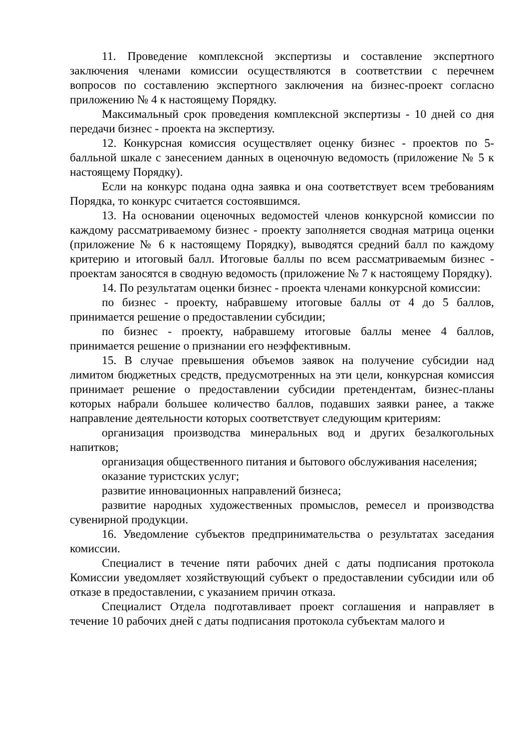11. Проведение комплексной экспертизы и составление экспертного заключения членами комиссии осуществляются в соответствии с перечнем вопросов по составлению экспертного заключения на бизнес-проект согласно приложению № 4 к настоящему Порядку.
Максимальный срок проведения комплексной экспертизы - 10 дней со дня передачи бизнес - проекта на экспертизу.
12. Конкурсная комиссия осуществляет оценку бизнес - проектов по 5-балльной шкале с занесением данных в оценочную ведомость (приложение № 5 к настоящему Порядку).
Если на конкурс подана одна заявка и она соответствует всем требованиям Порядка, то конкурс считается состоявшимся.
13. На основании оценочных ведомостей членов конкурсной комиссии по каждому рассматриваемому бизнес - проекту заполняется сводная матрица оценки (приложение № 6 к настоящему Порядку), выводятся средний балл по каждому критерию и итоговый балл. Итоговые баллы по всем рассматриваемым бизнес - проектам заносятся в сводную ведомость (приложение № 7 к настоящему Порядку).
14. По результатам оценки бизнес - проекта членами конкурсной комиссии:
по бизнес - проекту, набравшему итоговые баллы от 4 до 5 баллов, принимается решение о предоставлении субсидии;
по бизнес - проекту, набравшему итоговые баллы менее 4 баллов, принимается решение о признании его неэффективным.
15. В случае превышения объемов заявок на получение субсидии над лимитом бюджетных средств, предусмотренных на эти цели, конкурсная комиссия принимает решение о предоставлении субсидии претендентам, бизнес-планы которых набрали большее количество баллов, подавших заявки ранее, а также направление деятельности которых соответствует следующим критериям:
организация производства минеральных вод и других безалкогольных напитков;
организация общественного питания и бытового обслуживания населения;
оказание туристских услуг;
развитие инновационных направлений бизнеса;
развитие народных художественных промыслов, ремесел и производства сувенирной продукции.
16. Уведомление субъектов предпринимательства о результатах заседания комиссии.
Специалист в течение пяти рабочих дней с даты подписания протокола Комиссии уведомляет хозяйствующий субъект о предоставлении субсидии или об отказе в предоставлении, с указанием причин отказа.
Специалист Отдела подготавливает проект соглашения и направляет в течение 10 рабочих дней с даты подписания протокола субъектам малого и